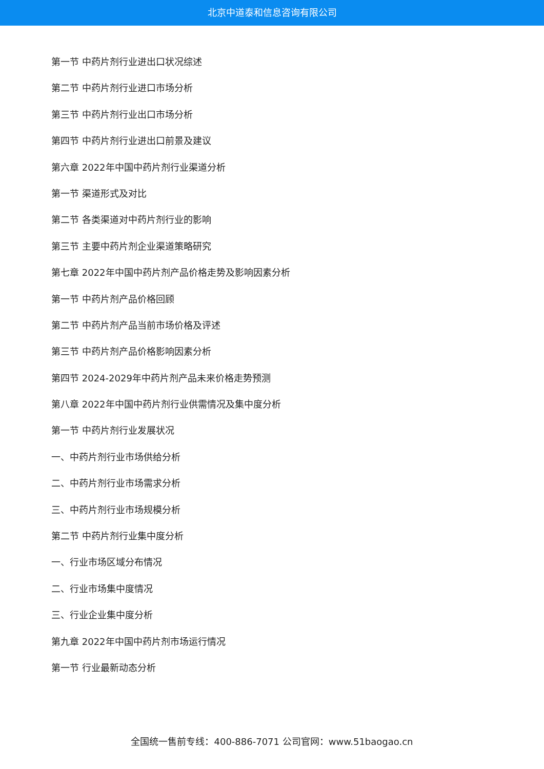北京中道泰和信息咨询有限公司
第一节 中药片剂行业进出口状况综述
第二节 中药片剂行业进口市场分析
第三节 中药片剂行业出口市场分析
第四节 中药片剂行业进出口前景及建议
第六章 2022年中国中药片剂行业渠道分析
第一节 渠道形式及对比
第二节 各类渠道对中药片剂行业的影响
第三节 主要中药片剂企业渠道策略研究
第七章 2022年中国中药片剂产品价格走势及影响因素分析
第一节 中药片剂产品价格回顾
第二节 中药片剂产品当前市场价格及评述
第三节 中药片剂产品价格影响因素分析
第四节 2024-2029年中药片剂产品未来价格走势预测
第八章 2022年中国中药片剂行业供需情况及集中度分析
第一节 中药片剂行业发展状况
一、中药片剂行业市场供给分析
二、中药片剂行业市场需求分析
三、中药片剂行业市场规模分析
第二节 中药片剂行业集中度分析
一、行业市场区域分布情况
二、行业市场集中度情况
三、行业企业集中度分析
第九章 2022年中国中药片剂市场运行情况
第一节 行业最新动态分析
全国统一售前专线：400-886-7071 公司官网：www.51baogao.cn